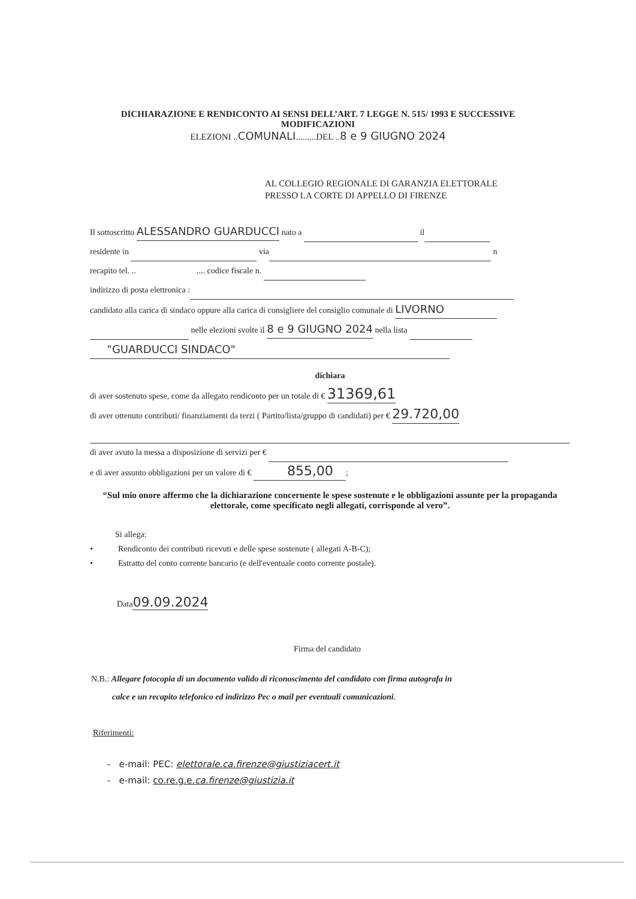DICHIARAZIONE E RENDICONTO AI SENSI DELL’ART. 7 LEGGE N. 515/ 1993 E SUCCESSIVE
MODIFICAZIONI
ELEZIONI ..COMUNALI.........DEL ..8 e 9 GIUGNO 2024
AL COLLEGIO REGIONALE DI GARANZIA ELETTORALE
PRESSO LA CORTE DI APPELLO DI FIRENZE
Il sottoscritto ALESSANDRO GUARDUCCI nato a il
residente in via n
recapito tel. .. .... codice fiscale n.
indirizzo di posta elettronica :
candidato alla carica di sindaco oppure alla carica di consigliere del consiglio comunale di LIVORNO
nelle elezioni svolte il 8 e 9 GIUGNO 2024 nella lista
"GUARDUCCI SINDACO"
dichiara
di aver sostenuto spese, come da allegato rendiconto per un totale di € 31369,61
di aver ottenuto contributi/ finanziamenti da terzi ( Partito/lista/gruppo di candidati) per € 29.720,00
di aver avuto la messa a disposizione di servizi per €
e di aver assunto obbligazioni per un valore di € 855,00 ;
“Sul mio onore affermo che la dichiarazione concernente le spese sostenute e le obbligazioni assunte per la propaganda elettorale, come specificato negli allegati, corrisponde al vero”.
Si allega:
• Rendiconto dei contributi ricevuti e delle spese sostenute ( allegati A-B-C);
• Estratto del conto corrente bancario (e dell'eventuale conto corrente postale).
Data09.09.2024
Firma del candidato
N.B.: Allegare fotocopia di un documento valido di riconoscimento del candidato con firma autografa in
calce e un recapito telefonico ed indirizzo Pec o mail per eventuali comunicazioni.
Riferimenti:
- e-mail: PEC: elettorale.ca.firenze@giustiziacert.it
- e-mail: co.re.g.e.ca.firenze@giustizia.it